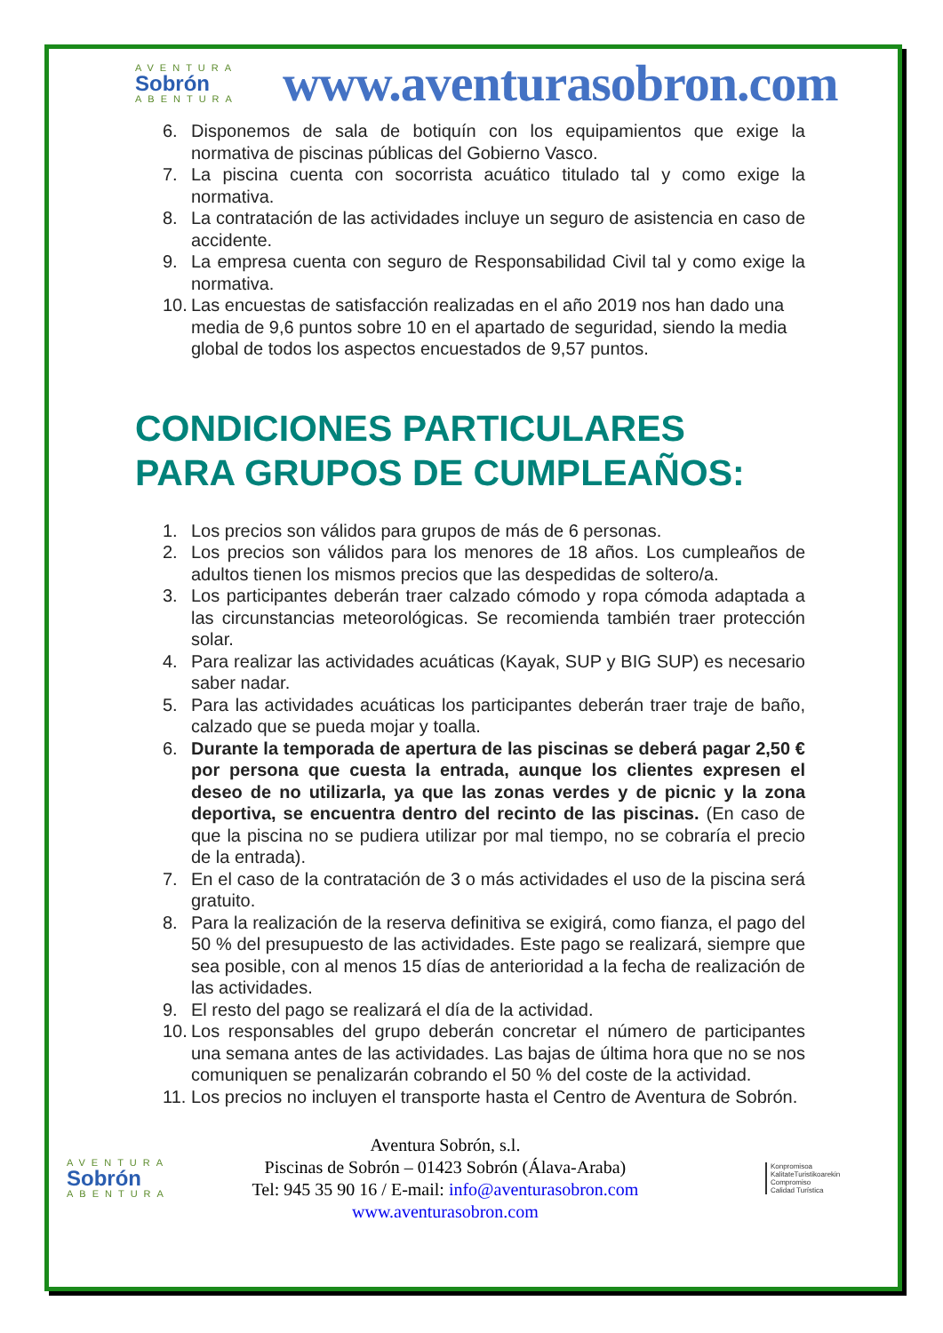AVENTURA
Sobrón
ABENTURA
www.aventurasobron.com
6. Disponemos de sala de botiquín con los equipamientos que exige la normativa de piscinas públicas del Gobierno Vasco.
7. La piscina cuenta con socorrista acuático titulado tal y como exige la normativa.
8. La contratación de las actividades incluye un seguro de asistencia en caso de accidente.
9. La empresa cuenta con seguro de Responsabilidad Civil tal y como exige la normativa.
10. Las encuestas de satisfacción realizadas en el año 2019 nos han dado una media de 9,6 puntos sobre 10 en el apartado de seguridad, siendo la media global de todos los aspectos encuestados de 9,57 puntos.
CONDICIONES PARTICULARES
PARA GRUPOS DE CUMPLEAÑOS:
1. Los precios son válidos para grupos de más de 6 personas.
2. Los precios son válidos para los menores de 18 años. Los cumpleaños de adultos tienen los mismos precios que las despedidas de soltero/a.
3. Los participantes deberán traer calzado cómodo y ropa cómoda adaptada a las circunstancias meteorológicas. Se recomienda también traer protección solar.
4. Para realizar las actividades acuáticas (Kayak, SUP y BIG SUP) es necesario saber nadar.
5. Para las actividades acuáticas los participantes deberán traer traje de baño, calzado que se pueda mojar y toalla.
6. Durante la temporada de apertura de las piscinas se deberá pagar 2,50 € por persona que cuesta la entrada, aunque los clientes expresen el deseo de no utilizarla, ya que las zonas verdes y de picnic y la zona deportiva, se encuentra dentro del recinto de las piscinas. (En caso de que la piscina no se pudiera utilizar por mal tiempo, no se cobraría el precio de la entrada).
7. En el caso de la contratación de 3 o más actividades el uso de la piscina será gratuito.
8. Para la realización de la reserva definitiva se exigirá, como fianza, el pago del 50 % del presupuesto de las actividades. Este pago se realizará, siempre que sea posible, con al menos 15 días de anterioridad a la fecha de realización de las actividades.
9. El resto del pago se realizará el día de la actividad.
10. Los responsables del grupo deberán concretar el número de participantes una semana antes de las actividades. Las bajas de última hora que no se nos comuniquen se penalizarán cobrando el 50 % del coste de la actividad.
11. Los precios no incluyen el transporte hasta el Centro de Aventura de Sobrón.
AVENTURA
Sobrón
ABENTURA
Aventura Sobrón, s.l.
Piscinas de Sobrón – 01423 Sobrón (Álava-Araba)
Tel: 945 35 90 16 / E-mail: info@aventurasobron.com
www.aventurasobron.com
Konpromisoa
KalitateTuristikoarekin
Compromiso
Calidad Turística